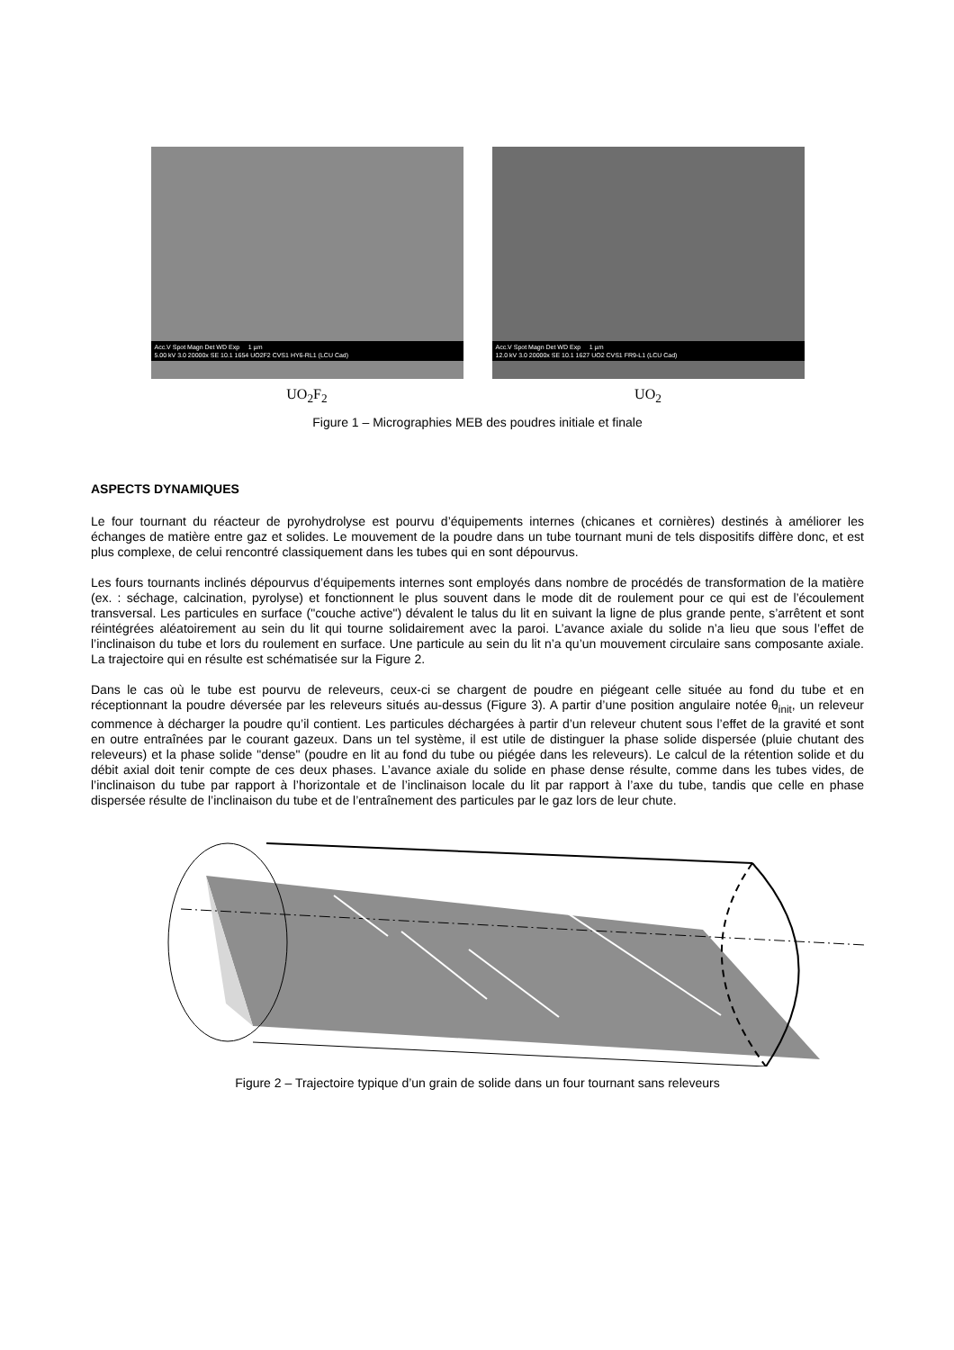Acc.V Spot Magn Det WD Exp 1 µm
5.00 kV 3.0 20000x SE 10.1 1654 UO2F2 CVS1 HY6-RL1 (LCU Cad)
UO<sub>2</sub>F<sub>2</sub>
Acc.V Spot Magn Det WD Exp 1 µm
12.0 kV 3.0 20000x SE 10.1 1627 UO2 CVS1 FR9-L1 (LCU Cad)
UO<sub>2</sub>
Figure 1 – Micrographies MEB des poudres initiale et finale
ASPECTS DYNAMIQUES
Le four tournant du réacteur de pyrohydrolyse est pourvu d’équipements internes (chicanes et cornières) destinés à améliorer les échanges de matière entre gaz et solides. Le mouvement de la poudre dans un tube tournant muni de tels dispositifs diffère donc, et est plus complexe, de celui rencontré classiquement dans les tubes qui en sont dépourvus.
Les fours tournants inclinés dépourvus d’équipements internes sont employés dans nombre de procédés de transformation de la matière (ex. : séchage, calcination, pyrolyse) et fonctionnent le plus souvent dans le mode dit de roulement pour ce qui est de l’écoulement transversal. Les particules en surface ("couche active") dévalent le talus du lit en suivant la ligne de plus grande pente, s’arrêtent et sont réintégrées aléatoirement au sein du lit qui tourne solidairement avec la paroi. L’avance axiale du solide n’a lieu que sous l’effet de l’inclinaison du tube et lors du roulement en surface. Une particule au sein du lit n’a qu’un mouvement circulaire sans composante axiale. La trajectoire qui en résulte est schématisée sur la Figure 2.
Dans le cas où le tube est pourvu de releveurs, ceux-ci se chargent de poudre en piégeant celle située au fond du tube et en réceptionnant la poudre déversée par les releveurs situés au-dessus (Figure 3). A partir d’une position angulaire notée θ<sub>init</sub>, un releveur commence à décharger la poudre qu’il contient. Les particules déchargées à partir d’un releveur chutent sous l’effet de la gravité et sont en outre entraînées par le courant gazeux. Dans un tel système, il est utile de distinguer la phase solide dispersée (pluie chutant des releveurs) et la phase solide "dense" (poudre en lit au fond du tube ou piégée dans les releveurs). Le calcul de la rétention solide et du débit axial doit tenir compte de ces deux phases. L’avance axiale du solide en phase dense résulte, comme dans les tubes vides, de l’inclinaison du tube par rapport à l’horizontale et de l’inclinaison locale du lit par rapport à l’axe du tube, tandis que celle en phase dispersée résulte de l’inclinaison du tube et de l’entraînement des particules par le gaz lors de leur chute.
Figure 2 – Trajectoire typique d’un grain de solide dans un four tournant sans releveurs